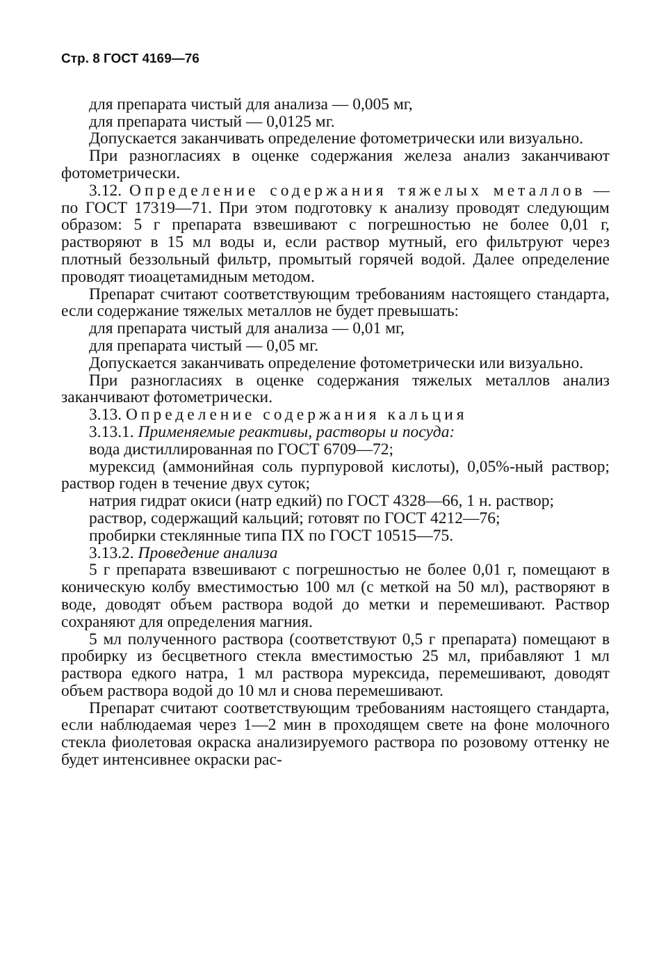Стр. 8 ГОСТ 4169—76
для препарата чистый для анализа — 0,005 мг,
для препарата чистый — 0,0125 мг.
Допускается заканчивать определение фотометрически или визуально.
При разногласиях в оценке содержания железа анализ заканчивают фотометрически.
3.12. Определение содержания тяжелых металлов — по ГОСТ 17319—71. При этом подготовку к анализу проводят следующим образом: 5 г препарата взвешивают с погрешностью не более 0,01 г, растворяют в 15 мл воды и, если раствор мутный, его фильтруют через плотный беззольный фильтр, промытый горячей водой. Далее определение проводят тиоацетамидным методом.
Препарат считают соответствующим требованиям настоящего стандарта, если содержание тяжелых металлов не будет превышать:
для препарата чистый для анализа — 0,01 мг,
для препарата чистый — 0,05 мг.
Допускается заканчивать определение фотометрически или визуально.
При разногласиях в оценке содержания тяжелых металлов анализ заканчивают фотометрически.
3.13. Определение содержания кальция
3.13.1. Применяемые реактивы, растворы и посуда:
вода дистиллированная по ГОСТ 6709—72;
мурексид (аммонийная соль пурпуровой кислоты), 0,05%-ный раствор; раствор годен в течение двух суток;
натрия гидрат окиси (натр едкий) по ГОСТ 4328—66, 1 н. раствор;
раствор, содержащий кальций; готовят по ГОСТ 4212—76;
пробирки стеклянные типа ПХ по ГОСТ 10515—75.
3.13.2. Проведение анализа
5 г препарата взвешивают с погрешностью не более 0,01 г, помещают в коническую колбу вместимостью 100 мл (с меткой на 50 мл), растворяют в воде, доводят объем раствора водой до метки и перемешивают. Раствор сохраняют для определения магния.
5 мл полученного раствора (соответствуют 0,5 г препарата) помещают в пробирку из бесцветного стекла вместимостью 25 мл, прибавляют 1 мл раствора едкого натра, 1 мл раствора мурексида, перемешивают, доводят объем раствора водой до 10 мл и снова перемешивают.
Препарат считают соответствующим требованиям настоящего стандарта, если наблюдаемая через 1—2 мин в проходящем свете на фоне молочного стекла фиолетовая окраска анализируемого раствора по розовому оттенку не будет интенсивнее окраски рас-